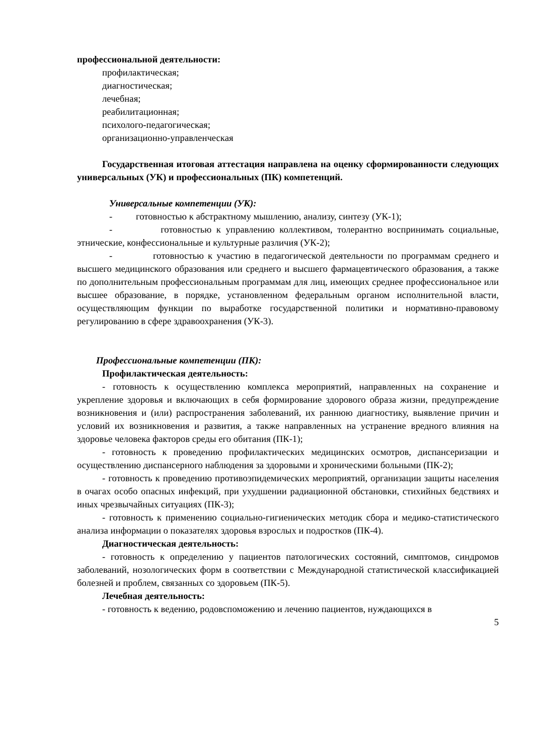профессиональной деятельности:
профилактическая;
диагностическая;
лечебная;
реабилитационная;
психолого-педагогическая;
организационно-управленческая
Государственная итоговая аттестация направлена на оценку сформированности следующих универсальных (УК) и профессиональных (ПК) компетенций.
Универсальные компетенции (УК):
- готовностью к абстрактному мышлению, анализу, синтезу (УК-1);
- готовностью к управлению коллективом, толерантно воспринимать социальные, этнические, конфессиональные и культурные различия (УК-2);
- готовностью к участию в педагогической деятельности по программам среднего и высшего медицинского образования или среднего и высшего фармацевтического образования, а также по дополнительным профессиональным программам для лиц, имеющих среднее профессиональное или высшее образование, в порядке, установленном федеральным органом исполнительной власти, осуществляющим функции по выработке государственной политики и нормативно-правовому регулированию в сфере здравоохранения (УК-3).
Профессиональные компетенции (ПК):
Профилактическая деятельность:
- готовность к осуществлению комплекса мероприятий, направленных на сохранение и укрепление здоровья и включающих в себя формирование здорового образа жизни, предупреждение возникновения и (или) распространения заболеваний, их раннюю диагностику, выявление причин и условий их возникновения и развития, а также направленных на устранение вредного влияния на здоровье человека факторов среды его обитания (ПК-1);
- готовность к проведению профилактических медицинских осмотров, диспансеризации и осуществлению диспансерного наблюдения за здоровыми и хроническими больными (ПК-2);
- готовность к проведению противоэпидемических мероприятий, организации защиты населения в очагах особо опасных инфекций, при ухудшении радиационной обстановки, стихийных бедствиях и иных чрезвычайных ситуациях (ПК-3);
- готовность к применению социально-гигиенических методик сбора и медико-статистического анализа информации о показателях здоровья взрослых и подростков (ПК-4).
Диагностическая деятельность:
- готовность к определению у пациентов патологических состояний, симптомов, синдромов заболеваний, нозологических форм в соответствии с Международной статистической классификацией болезней и проблем, связанных со здоровьем (ПК-5).
Лечебная деятельность:
- готовность к ведению, родовспоможению и лечению пациентов, нуждающихся в
5